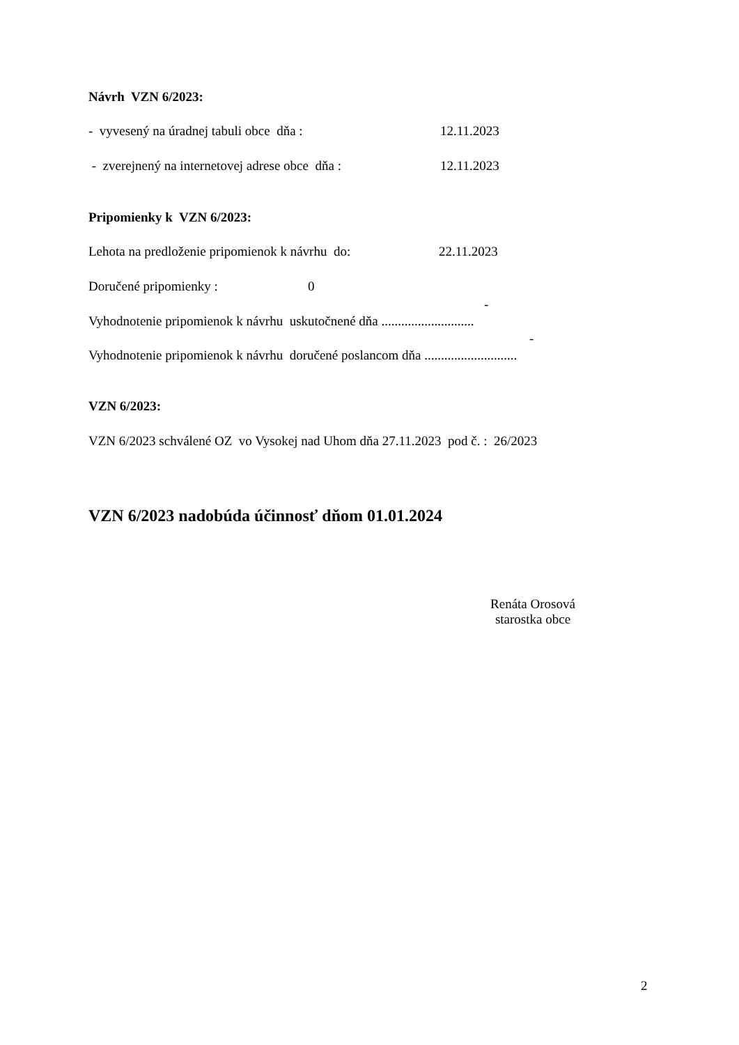Návrh VZN 6/2023:
- vyvesený na úradnej tabuli obce dňa : 12.11.2023
- zverejnený na internetovej adrese obce dňa : 12.11.2023
Pripomienky k VZN 6/2023:
Lehota na predloženie pripomienok k návrhu do: 22.11.2023
Doručené pripomienky : 0
-
Vyhodnotenie pripomienok k návrhu uskutočnené dňa ............................
-
Vyhodnotenie pripomienok k návrhu doručené poslancom dňa ............................
VZN 6/2023:
VZN 6/2023 schválené OZ vo Vysokej nad Uhom dňa 27.11.2023 pod č. : 26/2023
VZN 6/2023 nadobúda účinnosť dňom 01.01.2024
Renáta Orosová
starostka obce
2